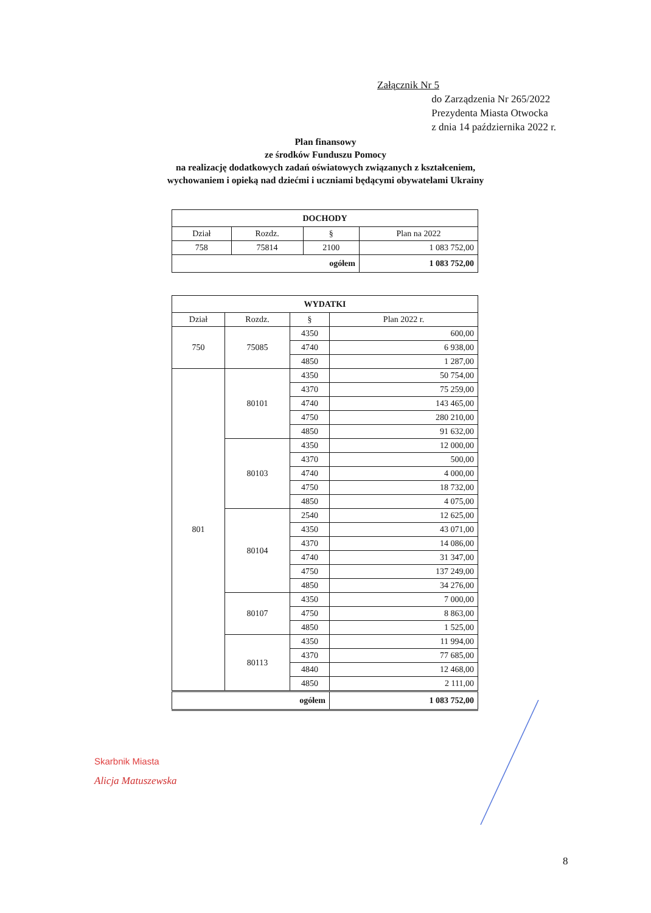Załącznik Nr 5
do Zarządzenia Nr 265/2022
Prezydenta Miasta Otwocka
z dnia 14 października 2022 r.
Plan finansowy
ze środków Funduszu Pomocy
na realizację dodatkowych zadań oświatowych związanych z kształceniem,
wychowaniem i opieką nad dziećmi i uczniami będącymi obywatelami Ukrainy
| DOCHODY | | | |
| --- | --- | --- | --- |
| Dział | Rozdz. | § | Plan na 2022 |
| 758 | 75814 | 2100 | 1 083 752,00 |
| ogółem | | | 1 083 752,00 |
| WYDATKI | | | |
| --- | --- | --- | --- |
| Dział | Rozdz. | § | Plan 2022 r. |
| 750 | 75085 | 4350 | 600,00 |
| | | 4740 | 6 938,00 |
| | | 4850 | 1 287,00 |
| 801 | 80101 | 4350 | 50 754,00 |
| | | 4370 | 75 259,00 |
| | | 4740 | 143 465,00 |
| | | 4750 | 280 210,00 |
| | | 4850 | 91 632,00 |
| | 80103 | 4350 | 12 000,00 |
| | | 4370 | 500,00 |
| | | 4740 | 4 000,00 |
| | | 4750 | 18 732,00 |
| | | 4850 | 4 075,00 |
| | 80104 | 2540 | 12 625,00 |
| | | 4350 | 43 071,00 |
| | | 4370 | 14 086,00 |
| | | 4740 | 31 347,00 |
| | | 4750 | 137 249,00 |
| | | 4850 | 34 276,00 |
| | 80107 | 4350 | 7 000,00 |
| | | 4750 | 8 863,00 |
| | | 4850 | 1 525,00 |
| | 80113 | 4350 | 11 994,00 |
| | | 4370 | 77 685,00 |
| | | 4840 | 12 468,00 |
| | | 4850 | 2 111,00 |
| ogółem | | | 1 083 752,00 |
Skarbnik Miasta
Alicja Matuszewska
8